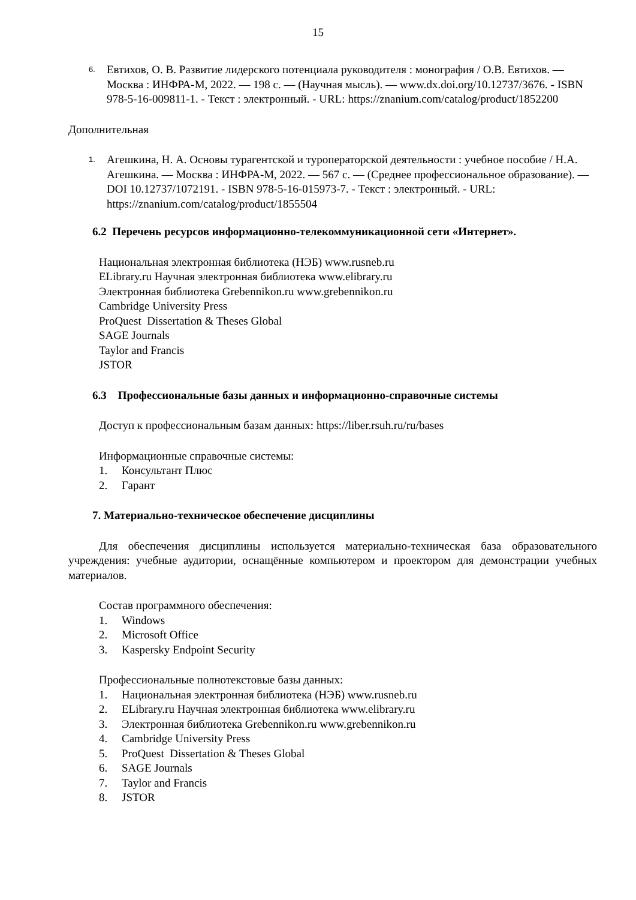15
6. Евтихов, О. В. Развитие лидерского потенциала руководителя : монография / О.В. Евтихов. — Москва : ИНФРА-М, 2022. — 198 с. — (Научная мысль). — www.dx.doi.org/10.12737/3676. - ISBN 978-5-16-009811-1. - Текст : электронный. - URL: https://znanium.com/catalog/product/1852200
Дополнительная
1. Агешкина, Н. А. Основы турагентской и туроператорской деятельности : учебное пособие / Н.А. Агешкина. — Москва : ИНФРА-М, 2022. — 567 с. — (Среднее профессиональное образование). — DOI 10.12737/1072191. - ISBN 978-5-16-015973-7. - Текст : электронный. - URL: https://znanium.com/catalog/product/1855504
6.2 Перечень ресурсов информационно-телекоммуникационной сети «Интернет».
Национальная электронная библиотека (НЭБ) www.rusneb.ru
ELibrary.ru Научная электронная библиотека www.elibrary.ru
Электронная библиотека Grebennikon.ru www.grebennikon.ru
Cambridge University Press
ProQuest Dissertation & Theses Global
SAGE Journals
Taylor and Francis
JSTOR
6.3 Профессиональные базы данных и информационно-справочные системы
Доступ к профессиональным базам данных: https://liber.rsuh.ru/ru/bases
Информационные справочные системы:
1. Консультант Плюс
2. Гарант
7. Материально-техническое обеспечение дисциплины
Для обеспечения дисциплины используется материально-техническая база образовательного учреждения: учебные аудитории, оснащённые компьютером и проектором для демонстрации учебных материалов.
Состав программного обеспечения:
1. Windows
2. Microsoft Office
3. Kaspersky Endpoint Security
Профессиональные полнотекстовые базы данных:
1. Национальная электронная библиотека (НЭБ) www.rusneb.ru
2. ELibrary.ru Научная электронная библиотека www.elibrary.ru
3. Электронная библиотека Grebennikon.ru www.grebennikon.ru
4. Cambridge University Press
5. ProQuest Dissertation & Theses Global
6. SAGE Journals
7. Taylor and Francis
8. JSTOR